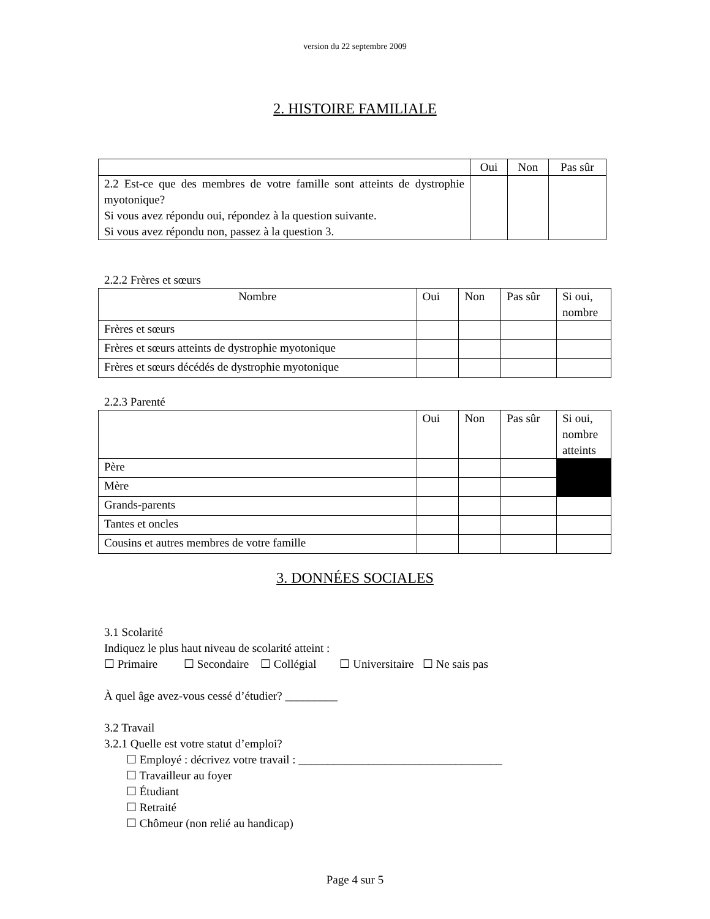version du 22 septembre 2009
2. HISTOIRE FAMILIALE
| | Oui | Non | Pas sûr |
| --- | --- | --- | --- |
| 2.2 Est-ce que des membres de votre famille sont atteints de dystrophie myotonique? Si vous avez répondu oui, répondez à la question suivante. Si vous avez répondu non, passez à la question 3. | | | |
2.2.2 Frères et sœurs
| Nombre | Oui | Non | Pas sûr | Si oui, nombre |
| --- | --- | --- | --- | --- |
| Frères et sœurs | | | | |
| Frères et sœurs atteints de dystrophie myotonique | | | | |
| Frères et sœurs décédés de dystrophie myotonique | | | | |
2.2.3 Parenté
| | Oui | Non | Pas sûr | Si oui, nombre atteints |
| --- | --- | --- | --- | --- |
| Père | | | | |
| Mère | | | | |
| Grands-parents | | | | |
| Tantes et oncles | | | | |
| Cousins et autres membres de votre famille | | | | |
3. DONNÉES SOCIALES
3.1 Scolarité
Indiquez le plus haut niveau de scolarité atteint :
☐ Primaire ☐ Secondaire ☐ Collégial ☐ Universitaire ☐ Ne sais pas
À quel âge avez-vous cessé d’étudier? _________
3.2 Travail
3.2.1 Quelle est votre statut d’emploi?
☐ Employé : décrivez votre travail : ___________________________________
☐ Travailleur au foyer
☐ Étudiant
☐ Retraité
☐ Chômeur (non relié au handicap)
Page 4 sur 5